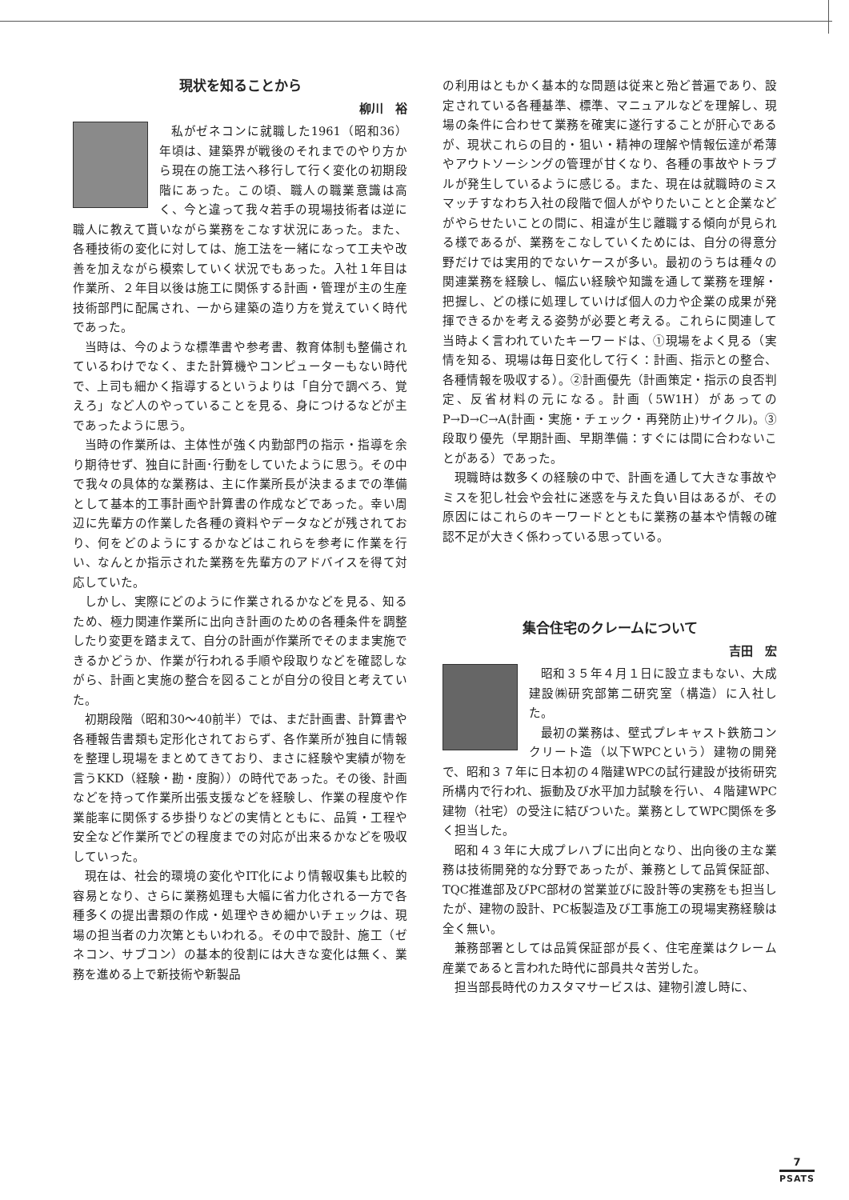現状を知ることから
柳川　裕
私がゼネコンに就職した1961（昭和36）年頃は、建築界が戦後のそれまでのやり方から現在の施工法へ移行して行く変化の初期段階にあった。この頃、職人の職業意識は高く、今と違って我々若手の現場技術者は逆に職人に教えて貰いながら業務をこなす状況にあった。また、各種技術の変化に対しては、施工法を一緒になって工夫や改善を加えながら模索していく状況でもあった。入社１年目は作業所、２年目以後は施工に関係する計画・管理が主の生産技術部門に配属され、一から建築の造り方を覚えていく時代であった。
当時は、今のような標準書や参考書、教育体制も整備されているわけでなく、また計算機やコンピューターもない時代で、上司も細かく指導するというよりは「自分で調べろ、覚えろ」など人のやっていることを見る、身につけるなどが主であったように思う。
当時の作業所は、主体性が強く内勤部門の指示・指導を余り期待せず、独自に計画･行動をしていたように思う。その中で我々の具体的な業務は、主に作業所長が決まるまでの準備として基本的工事計画や計算書の作成などであった。幸い周辺に先輩方の作業した各種の資料やデータなどが残されており、何をどのようにするかなどはこれらを参考に作業を行い、なんとか指示された業務を先輩方のアドバイスを得て対応していた。
しかし、実際にどのように作業されるかなどを見る、知るため、極力関連作業所に出向き計画のための各種条件を調整したり変更を踏まえて、自分の計画が作業所でそのまま実施できるかどうか、作業が行われる手順や段取りなどを確認しながら、計画と実施の整合を図ることが自分の役目と考えていた。
初期段階（昭和30～40前半）では、まだ計画書、計算書や各種報告書類も定形化されておらず、各作業所が独自に情報を整理し現場をまとめてきており、まさに経験や実績が物を言うKKD（経験・勘・度胸））の時代であった。その後、計画などを持って作業所出張支援などを経験し、作業の程度や作業能率に関係する歩掛りなどの実情とともに、品質・工程や安全など作業所でどの程度までの対応が出来るかなどを吸収していった。
現在は、社会的環境の変化やIT化により情報収集も比較的容易となり、さらに業務処理も大幅に省力化される一方で各種多くの提出書類の作成・処理やきめ細かいチェックは、現場の担当者の力次第ともいわれる。その中で設計、施工（ゼネコン、サブコン）の基本的役割には大きな変化は無く、業務を進める上で新技術や新製品
の利用はともかく基本的な問題は従来と殆ど普遍であり、設定されている各種基準、標準、マニュアルなどを理解し、現場の条件に合わせて業務を確実に遂行することが肝心であるが、現状これらの目的・狙い・精神の理解や情報伝達が希薄やアウトソーシングの管理が甘くなり、各種の事故やトラブルが発生しているように感じる。また、現在は就職時のミスマッチすなわち入社の段階で個人がやりたいことと企業などがやらせたいことの間に、相違が生じ離職する傾向が見られる様であるが、業務をこなしていくためには、自分の得意分野だけでは実用的でないケースが多い。最初のうちは種々の関連業務を経験し、幅広い経験や知識を通して業務を理解・把握し、どの様に処理していけば個人の力や企業の成果が発揮できるかを考える姿勢が必要と考える。これらに関連して当時よく言われていたキーワードは、①現場をよく見る（実情を知る、現場は毎日変化して行く：計画、指示との整合、各種情報を吸収する）。②計画優先（計画策定・指示の良否判定、反省材料の元になる。計画（5W1H）があってのP→D→C→A(計画・実施・チェック・再発防止)サイクル)。③段取り優先（早期計画、早期準備：すぐには間に合わないことがある）であった。
現職時は数多くの経験の中で、計画を通して大きな事故やミスを犯し社会や会社に迷惑を与えた負い目はあるが、その原因にはこれらのキーワードとともに業務の基本や情報の確認不足が大きく係わっている思っている。
集合住宅のクレームについて
吉田　宏
昭和３５年４月１日に設立まもない、大成建設㈱研究部第二研究室（構造）に入社した。
最初の業務は、壁式プレキャスト鉄筋コンクリート造（以下WPCという）建物の開発で、昭和３７年に日本初の４階建WPCの試行建設が技術研究所構内で行われ、振動及び水平加力試験を行い、４階建WPC建物（社宅）の受注に結びついた。業務としてWPC関係を多く担当した。
昭和４３年に大成プレハブに出向となり、出向後の主な業務は技術開発的な分野であったが、兼務として品質保証部、TQC推進部及びPC部材の営業並びに設計等の実務をも担当したが、建物の設計、PC板製造及び工事施工の現場実務経験は全く無い。
兼務部署としては品質保証部が長く、住宅産業はクレーム産業であると言われた時代に部員共々苦労した。
担当部長時代のカスタマサービスは、建物引渡し時に、
7
PSATS